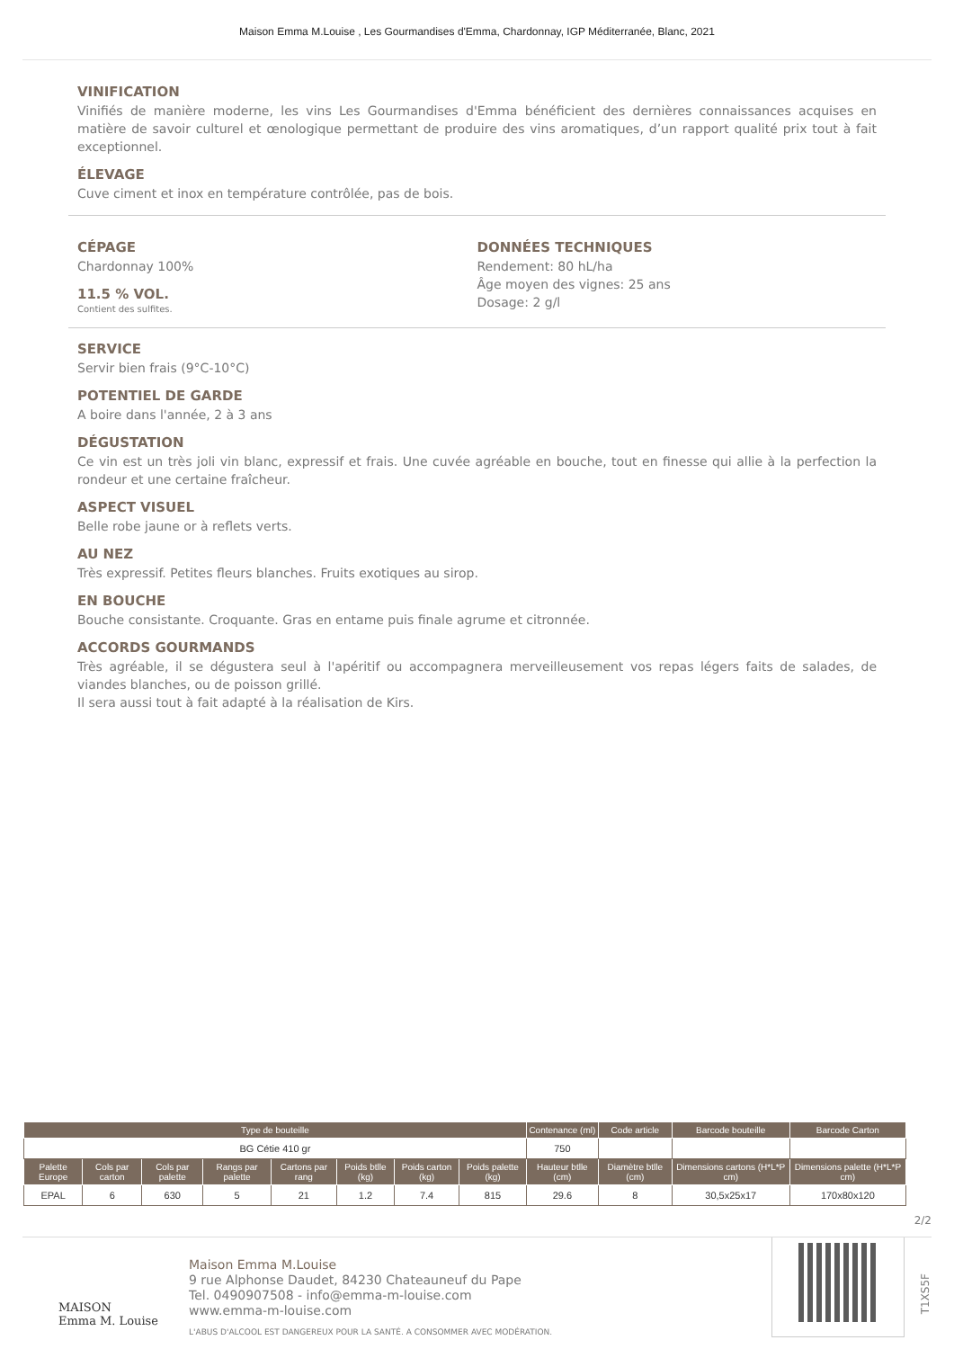Maison Emma M.Louise , Les Gourmandises d'Emma, Chardonnay, IGP Méditerranée, Blanc, 2021
VINIFICATION
Vinifiés de manière moderne, les vins Les Gourmandises d'Emma bénéficient des dernières connaissances acquises en matière de savoir culturel et œnologique permettant de produire des vins aromatiques, d’un rapport qualité prix tout à fait exceptionnel.
ÉLEVAGE
Cuve ciment et inox en température contrôlée, pas de bois.
CÉPAGE
Chardonnay 100%
11.5 % VOL.
Contient des sulfites.
DONNÉES TECHNIQUES
Rendement: 80 hL/ha
Âge moyen des vignes: 25 ans
Dosage: 2 g/l
SERVICE
Servir bien frais (9°C-10°C)
POTENTIEL DE GARDE
A boire dans l'année, 2 à 3 ans
DÉGUSTATION
Ce vin est un très joli vin blanc, expressif et frais. Une cuvée agréable en bouche, tout en finesse qui allie à la perfection la rondeur et une certaine fraîcheur.
ASPECT VISUEL
Belle robe jaune or à reflets verts.
AU NEZ
Très expressif. Petites fleurs blanches. Fruits exotiques au sirop.
EN BOUCHE
Bouche consistante. Croquante. Gras en entame puis finale agrume et citronnée.
ACCORDS GOURMANDS
Très agréable, il se dégustera seul à l'apéritif ou accompagnera merveilleusement vos repas légers faits de salades, de viandes blanches, ou de poisson grillé.
Il sera aussi tout à fait adapté à la réalisation de Kirs.
| Type de bouteille | | | | | | | | Contenance (ml) | Code article | Barcode bouteille | Barcode Carton |
| --- | --- | --- | --- | --- | --- | --- | --- | --- | --- | --- | --- |
| BG Cétie 410 gr | | | | | | | | 750 | | | |
| Palette Europe | Cols par carton | Cols par palette | Rangs par palette | Cartons par rang | Poids btlle (kg) | Poids carton (kg) | Poids palette (kg) | Hauteur btlle (cm) | Diamètre btlle (cm) | Dimensions cartons (H*L*P cm) | Dimensions palette (H*L*P cm) |
| EPAL | 6 | 630 | 5 | 21 | 1.2 | 7.4 | 815 | 29.6 | 8 | 30,5x25x17 | 170x80x120 |
2/2
MAISON
Emma M. Louise
Maison Emma M.Louise
9 rue Alphonse Daudet, 84230 Chateauneuf du Pape
Tel. 0490907508 - info@emma-m-louise.com
www.emma-m-louise.com
L'ABUS D'ALCOOL EST DANGEREUX POUR LA SANTÉ. A CONSOMMER AVEC MODÉRATION.
T1XS5F